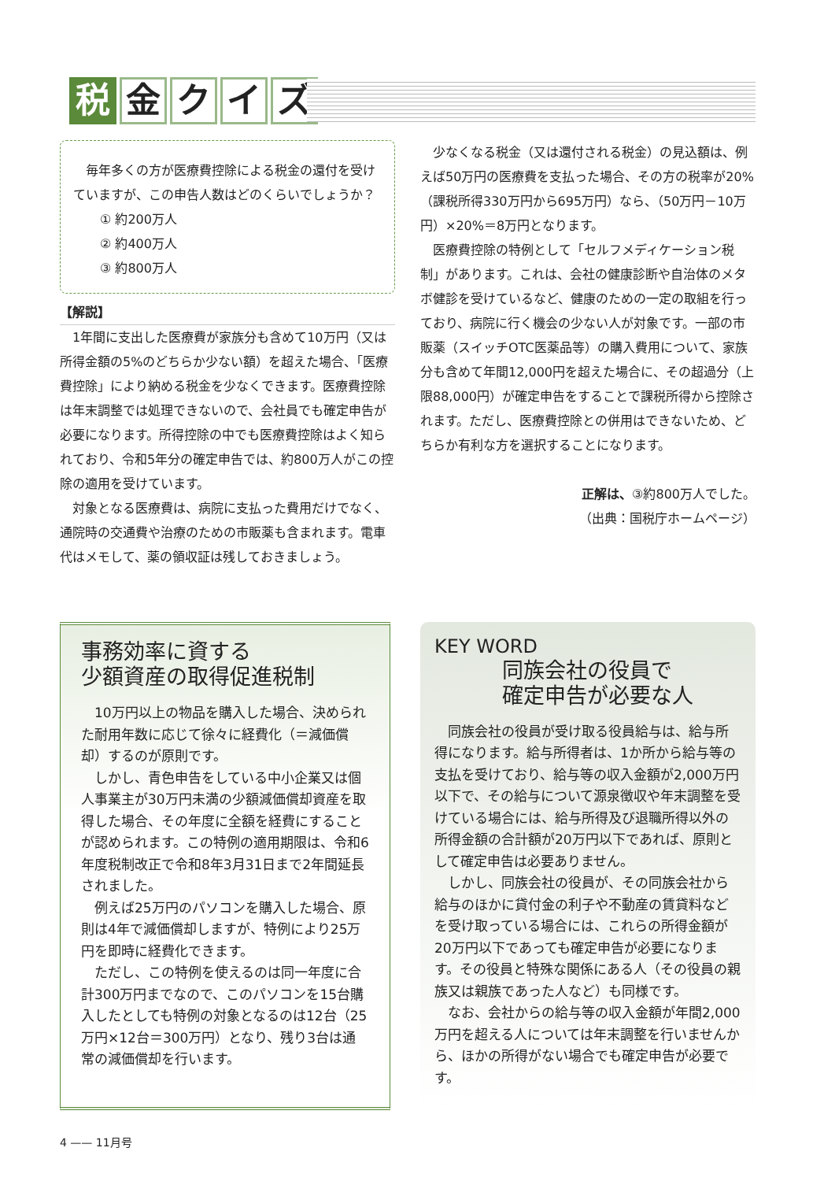税金クイズ
毎年多くの方が医療費控除による税金の還付を受けていますが、この申告人数はどのくらいでしょうか？
① 約200万人
② 約400万人
③ 約800万人
【解説】
1年間に支出した医療費が家族分も含めて10万円（又は所得金額の5%のどちらか少ない額）を超えた場合、「医療費控除」により納める税金を少なくできます。医療費控除は年末調整では処理できないので、会社員でも確定申告が必要になります。所得控除の中でも医療費控除はよく知られており、令和5年分の確定申告では、約800万人がこの控除の適用を受けています。
対象となる医療費は、病院に支払った費用だけでなく、通院時の交通費や治療のための市販薬も含まれます。電車代はメモして、薬の領収証は残しておきましょう。
少なくなる税金（又は還付される税金）の見込額は、例えば50万円の医療費を支払った場合、その方の税率が20%（課税所得330万円から695万円）なら、（50万円－10万円）×20%＝8万円となります。
医療費控除の特例として「セルフメディケーション税制」があります。これは、会社の健康診断や自治体のメタボ健診を受けているなど、健康のための一定の取組を行っており、病院に行く機会の少ない人が対象です。一部の市販薬（スイッチOTC医薬品等）の購入費用について、家族分も含めて年間12,000円を超えた場合に、その超過分（上限88,000円）が確定申告をすることで課税所得から控除されます。ただし、医療費控除との併用はできないため、どちらか有利な方を選択することになります。
正解は、③約800万人でした。
（出典：国税庁ホームページ）
事務効率に資する
少額資産の取得促進税制
10万円以上の物品を購入した場合、決められた耐用年数に応じて徐々に経費化（＝減価償却）するのが原則です。
しかし、青色申告をしている中小企業又は個人事業主が30万円未満の少額減価償却資産を取得した場合、その年度に全額を経費にすることが認められます。この特例の適用期限は、令和6年度税制改正で令和8年3月31日まで2年間延長されました。
例えば25万円のパソコンを購入した場合、原則は4年で減価償却しますが、特例により25万円を即時に経費化できます。
ただし、この特例を使えるのは同一年度に合計300万円までなので、このパソコンを15台購入したとしても特例の対象となるのは12台（25万円×12台＝300万円）となり、残り3台は通常の減価償却を行います。
KEY WORD
同族会社の役員で
確定申告が必要な人
同族会社の役員が受け取る役員給与は、給与所得になります。給与所得者は、1か所から給与等の支払を受けており、給与等の収入金額が2,000万円以下で、その給与について源泉徴収や年末調整を受けている場合には、給与所得及び退職所得以外の所得金額の合計額が20万円以下であれば、原則として確定申告は必要ありません。
しかし、同族会社の役員が、その同族会社から給与のほかに貸付金の利子や不動産の賃貸料などを受け取っている場合には、これらの所得金額が20万円以下であっても確定申告が必要になります。その役員と特殊な関係にある人（その役員の親族又は親族であった人など）も同様です。
なお、会社からの給与等の収入金額が年間2,000万円を超える人については年末調整を行いませんから、ほかの所得がない場合でも確定申告が必要です。
4 —— 11月号